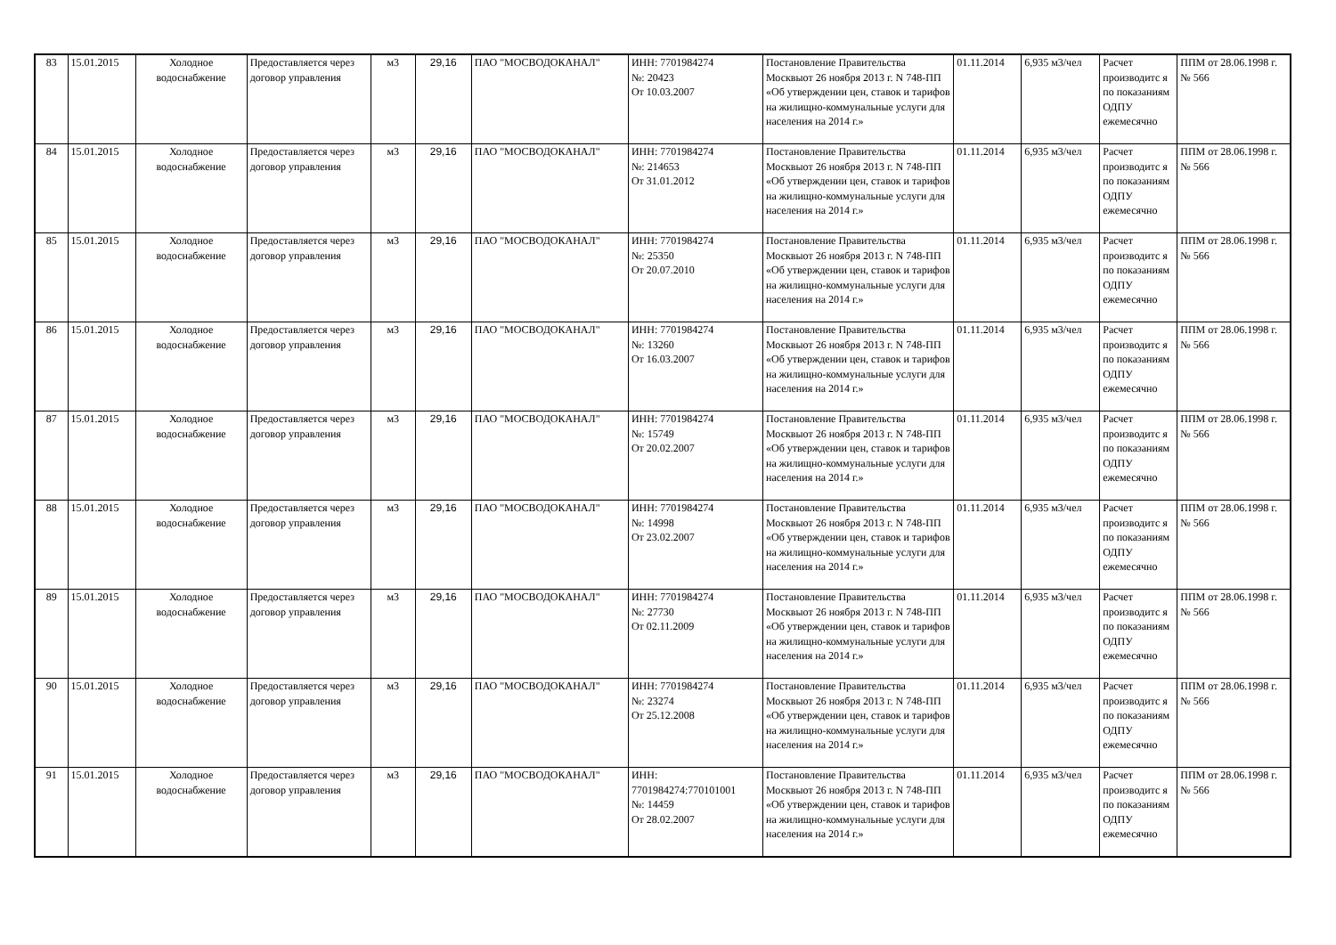| 83 | 15.01.2015 | Холодное водоснабжение | Предоставляется через договор управления | м3 | 29,16 | ПАО "МОСВОДОКАНАЛ" | ИНН: 7701984274 №: 20423 От 10.03.2007 | Постановление Правительства Москвыот 26 ноября 2013 г. N 748-ПП «Об утверждении цен, ставок и тарифов на жилищно-коммунальные услуги для населения на 2014 г.» | 01.11.2014 | 6,935 м3/чел | Расчет производитс я по показаниям ОДПУ ежемесячно | ППМ от 28.06.1998 г. № 566 |
| 84 | 15.01.2015 | Холодное водоснабжение | Предоставляется через договор управления | м3 | 29,16 | ПАО "МОСВОДОКАНАЛ" | ИНН: 7701984274 №: 214653 От 31.01.2012 | Постановление Правительства Москвыот 26 ноября 2013 г. N 748-ПП «Об утверждении цен, ставок и тарифов на жилищно-коммунальные услуги для населения на 2014 г.» | 01.11.2014 | 6,935 м3/чел | Расчет производитс я по показаниям ОДПУ ежемесячно | ППМ от 28.06.1998 г. № 566 |
| 85 | 15.01.2015 | Холодное водоснабжение | Предоставляется через договор управления | м3 | 29,16 | ПАО "МОСВОДОКАНАЛ" | ИНН: 7701984274 №: 25350 От 20.07.2010 | Постановление Правительства Москвыот 26 ноября 2013 г. N 748-ПП «Об утверждении цен, ставок и тарифов на жилищно-коммунальные услуги для населения на 2014 г.» | 01.11.2014 | 6,935 м3/чел | Расчет производитс я по показаниям ОДПУ ежемесячно | ППМ от 28.06.1998 г. № 566 |
| 86 | 15.01.2015 | Холодное водоснабжение | Предоставляется через договор управления | м3 | 29,16 | ПАО "МОСВОДОКАНАЛ" | ИНН: 7701984274 №: 13260 От 16.03.2007 | Постановление Правительства Москвыот 26 ноября 2013 г. N 748-ПП «Об утверждении цен, ставок и тарифов на жилищно-коммунальные услуги для населения на 2014 г.» | 01.11.2014 | 6,935 м3/чел | Расчет производитс я по показаниям ОДПУ ежемесячно | ППМ от 28.06.1998 г. № 566 |
| 87 | 15.01.2015 | Холодное водоснабжение | Предоставляется через договор управления | м3 | 29,16 | ПАО "МОСВОДОКАНАЛ" | ИНН: 7701984274 №: 15749 От 20.02.2007 | Постановление Правительства Москвыот 26 ноября 2013 г. N 748-ПП «Об утверждении цен, ставок и тарифов на жилищно-коммунальные услуги для населения на 2014 г.» | 01.11.2014 | 6,935 м3/чел | Расчет производитс я по показаниям ОДПУ ежемесячно | ППМ от 28.06.1998 г. № 566 |
| 88 | 15.01.2015 | Холодное водоснабжение | Предоставляется через договор управления | м3 | 29,16 | ПАО "МОСВОДОКАНАЛ" | ИНН: 7701984274 №: 14998 От 23.02.2007 | Постановление Правительства Москвыот 26 ноября 2013 г. N 748-ПП «Об утверждении цен, ставок и тарифов на жилищно-коммунальные услуги для населения на 2014 г.» | 01.11.2014 | 6,935 м3/чел | Расчет производитс я по показаниям ОДПУ ежемесячно | ППМ от 28.06.1998 г. № 566 |
| 89 | 15.01.2015 | Холодное водоснабжение | Предоставляется через договор управления | м3 | 29,16 | ПАО "МОСВОДОКАНАЛ" | ИНН: 7701984274 №: 27730 От 02.11.2009 | Постановление Правительства Москвыот 26 ноября 2013 г. N 748-ПП «Об утверждении цен, ставок и тарифов на жилищно-коммунальные услуги для населения на 2014 г.» | 01.11.2014 | 6,935 м3/чел | Расчет производитс я по показаниям ОДПУ ежемесячно | ППМ от 28.06.1998 г. № 566 |
| 90 | 15.01.2015 | Холодное водоснабжение | Предоставляется через договор управления | м3 | 29,16 | ПАО "МОСВОДОКАНАЛ" | ИНН: 7701984274 №: 23274 От 25.12.2008 | Постановление Правительства Москвыот 26 ноября 2013 г. N 748-ПП «Об утверждении цен, ставок и тарифов на жилищно-коммунальные услуги для населения на 2014 г.» | 01.11.2014 | 6,935 м3/чел | Расчет производитс я по показаниям ОДПУ ежемесячно | ППМ от 28.06.1998 г. № 566 |
| 91 | 15.01.2015 | Холодное водоснабжение | Предоставляется через договор управления | м3 | 29,16 | ПАО "МОСВОДОКАНАЛ" | ИНН: 7701984274:770101001 №: 14459 От 28.02.2007 | Постановление Правительства Москвыот 26 ноября 2013 г. N 748-ПП «Об утверждении цен, ставок и тарифов на жилищно-коммунальные услуги для населения на 2014 г.» | 01.11.2014 | 6,935 м3/чел | Расчет производитс я по показаниям ОДПУ ежемесячно | ППМ от 28.06.1998 г. № 566 |